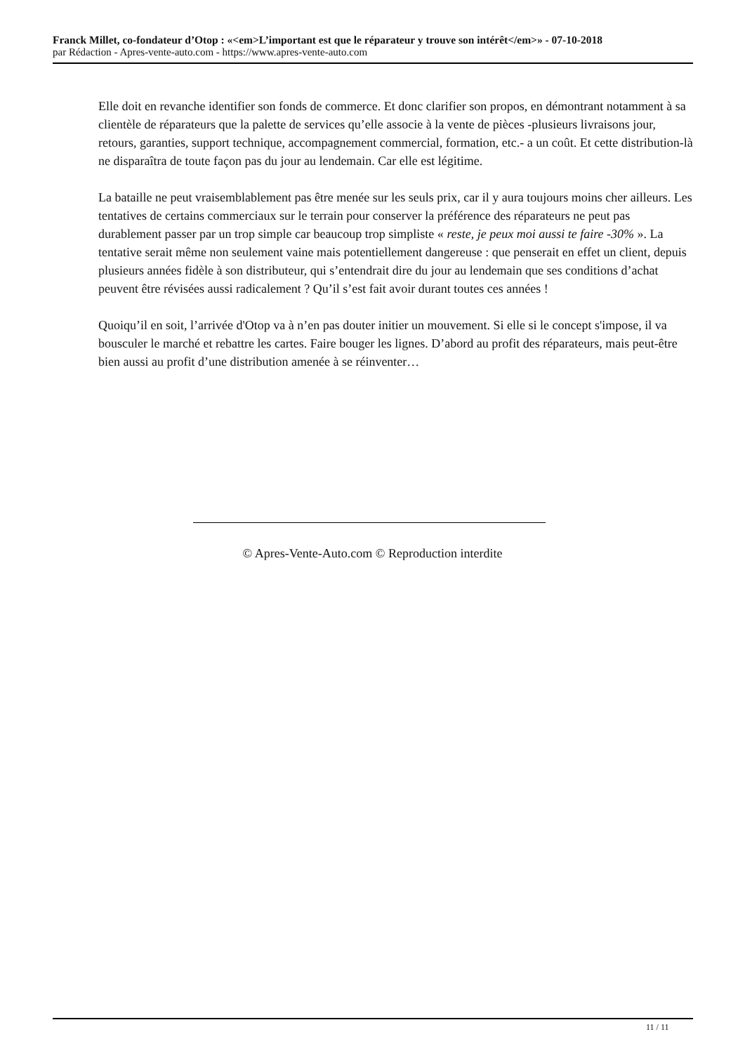Franck Millet, co-fondateur d’Otop : «<em>L’important est que le réparateur y trouve son intérêt</em>» - 07-10-2018
par Rédaction - Apres-vente-auto.com - https://www.apres-vente-auto.com
Elle doit en revanche identifier son fonds de commerce. Et donc clarifier son propos, en démontrant notamment à sa clientèle de réparateurs que la palette de services qu’elle associe à la vente de pièces -plusieurs livraisons jour, retours, garanties, support technique, accompagnement commercial, formation, etc.- a un coût. Et cette distribution-là ne disparaîtra de toute façon pas du jour au lendemain. Car elle est légitime.
La bataille ne peut vraisemblablement pas être menée sur les seuls prix, car il y aura toujours moins cher ailleurs. Les tentatives de certains commerciaux sur le terrain pour conserver la préférence des réparateurs ne peut pas durablement passer par un trop simple car beaucoup trop simpliste « reste, je peux moi aussi te faire -30% ». La tentative serait même non seulement vaine mais potentiellement dangereuse : que penserait en effet un client, depuis plusieurs années fidèle à son distributeur, qui s’entendrait dire du jour au lendemain que ses conditions d’achat peuvent être révisées aussi radicalement ? Qu’il s’est fait avoir durant toutes ces années !
Quoiqu’il en soit, l’arrivée d'Otop va à n’en pas douter initier un mouvement. Si elle si le concept s'impose, il va bousculer le marché et rebattre les cartes. Faire bouger les lignes. D’abord au profit des réparateurs, mais peut-être bien aussi au profit d’une distribution amenée à se réinventer…
© Apres-Vente-Auto.com © Reproduction interdite
11 / 11